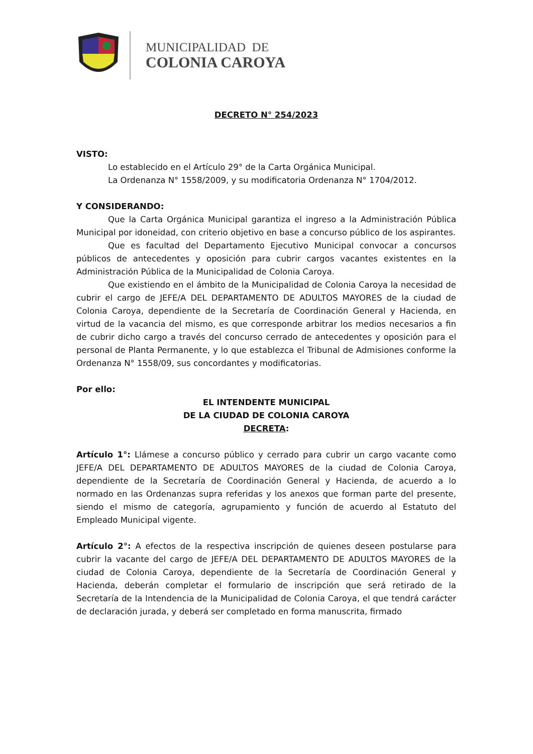MUNICIPALIDAD DE
COLONIA CAROYA
DECRETO N° 254/2023
VISTO:
Lo establecido en el Artículo 29° de la Carta Orgánica Municipal.
La Ordenanza N° 1558/2009, y su modificatoria Ordenanza N° 1704/2012.
Y CONSIDERANDO:
Que la Carta Orgánica Municipal garantiza el ingreso a la Administración Pública Municipal por idoneidad, con criterio objetivo en base a concurso público de los aspirantes.
Que es facultad del Departamento Ejecutivo Municipal convocar a concursos públicos de antecedentes y oposición para cubrir cargos vacantes existentes en la Administración Pública de la Municipalidad de Colonia Caroya.
Que existiendo en el ámbito de la Municipalidad de Colonia Caroya la necesidad de cubrir el cargo de JEFE/A DEL DEPARTAMENTO DE ADULTOS MAYORES de la ciudad de Colonia Caroya, dependiente de la Secretaría de Coordinación General y Hacienda, en virtud de la vacancia del mismo, es que corresponde arbitrar los medios necesarios a fin de cubrir dicho cargo a través del concurso cerrado de antecedentes y oposición para el personal de Planta Permanente, y lo que establezca el Tribunal de Admisiones conforme la Ordenanza N° 1558/09, sus concordantes y modificatorias.
Por ello:
EL INTENDENTE MUNICIPAL
DE LA CIUDAD DE COLONIA CAROYA
DECRETA:
Artículo 1°: Llámese a concurso público y cerrado para cubrir un cargo vacante como JEFE/A DEL DEPARTAMENTO DE ADULTOS MAYORES de la ciudad de Colonia Caroya, dependiente de la Secretaría de Coordinación General y Hacienda, de acuerdo a lo normado en las Ordenanzas supra referidas y los anexos que forman parte del presente, siendo el mismo de categoría, agrupamiento y función de acuerdo al Estatuto del Empleado Municipal vigente.
Artículo 2°: A efectos de la respectiva inscripción de quienes deseen postularse para cubrir la vacante del cargo de JEFE/A DEL DEPARTAMENTO DE ADULTOS MAYORES de la ciudad de Colonia Caroya, dependiente de la Secretaría de Coordinación General y Hacienda, deberán completar el formulario de inscripción que será retirado de la Secretaría de la Intendencia de la Municipalidad de Colonia Caroya, el que tendrá carácter de declaración jurada, y deberá ser completado en forma manuscrita, firmado